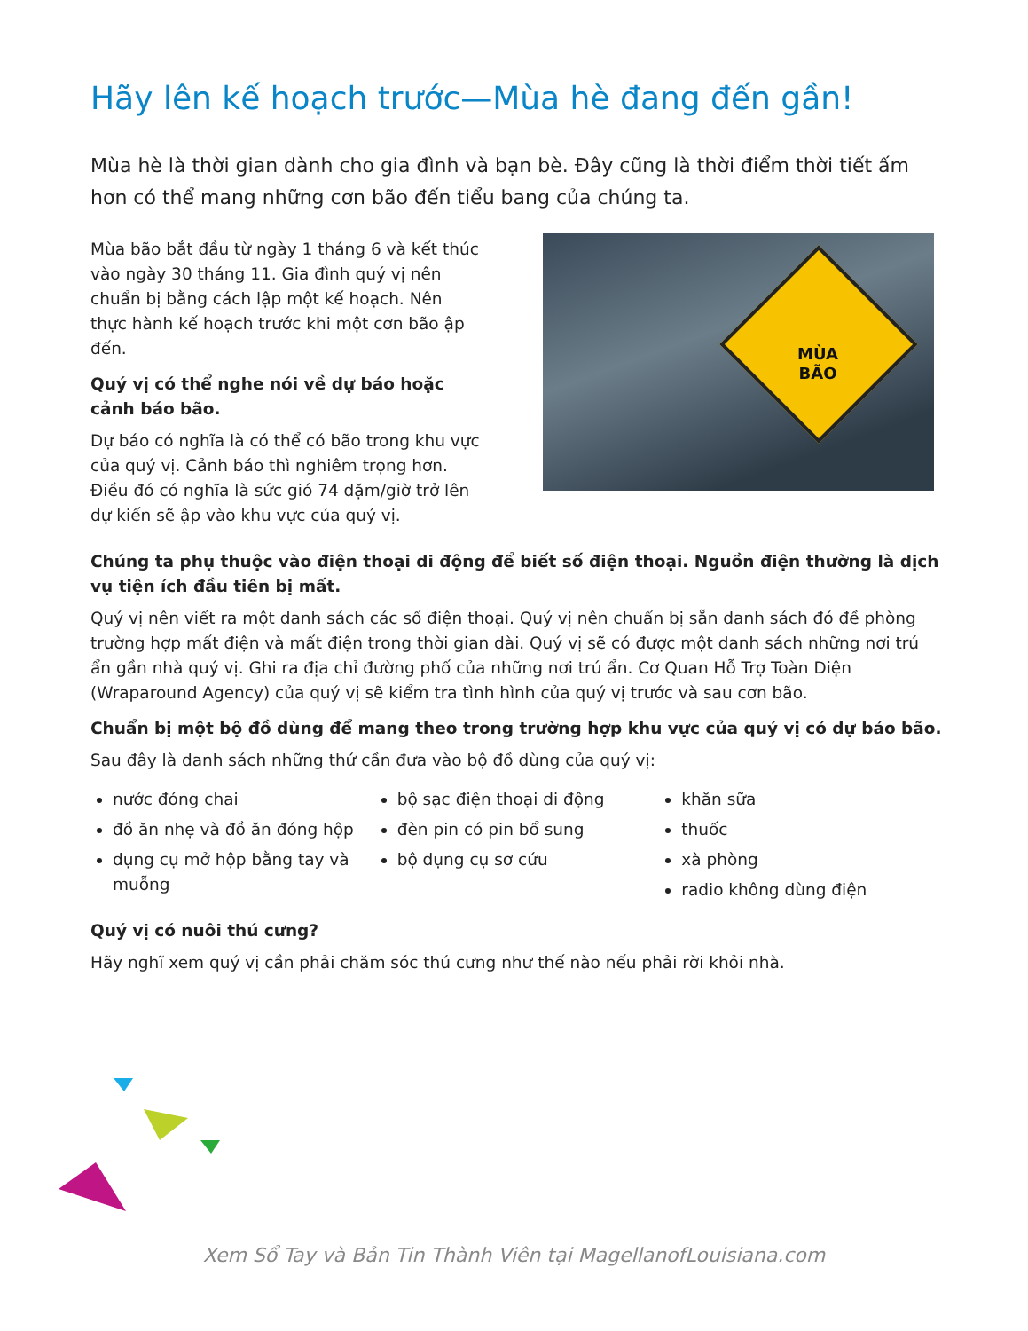Hãy lên kế hoạch trước—Mùa hè đang đến gần!
Mùa hè là thời gian dành cho gia đình và bạn bè. Đây cũng là thời điểm thời tiết ấm hơn có thể mang những cơn bão đến tiểu bang của chúng ta.
Mùa bão bắt đầu từ ngày 1 tháng 6 và kết thúc vào ngày 30 tháng 11. Gia đình quý vị nên chuẩn bị bằng cách lập một kế hoạch. Nên thực hành kế hoạch trước khi một cơn bão ập đến.
Quý vị có thể nghe nói về dự báo hoặc cảnh báo bão.
Dự báo có nghĩa là có thể có bão trong khu vực của quý vị. Cảnh báo thì nghiêm trọng hơn. Điều đó có nghĩa là sức gió 74 dặm/giờ trở lên dự kiến sẽ ập vào khu vực của quý vị.
MÙA BÃO
Chúng ta phụ thuộc vào điện thoại di động để biết số điện thoại. Nguồn điện thường là dịch vụ tiện ích đầu tiên bị mất.
Quý vị nên viết ra một danh sách các số điện thoại. Quý vị nên chuẩn bị sẵn danh sách đó đề phòng trường hợp mất điện và mất điện trong thời gian dài. Quý vị sẽ có được một danh sách những nơi trú ẩn gần nhà quý vị. Ghi ra địa chỉ đường phố của những nơi trú ẩn. Cơ Quan Hỗ Trợ Toàn Diện (Wraparound Agency) của quý vị sẽ kiểm tra tình hình của quý vị trước và sau cơn bão.
Chuẩn bị một bộ đồ dùng để mang theo trong trường hợp khu vực của quý vị có dự báo bão.
Sau đây là danh sách những thứ cần đưa vào bộ đồ dùng của quý vị:
nước đóng chai
đồ ăn nhẹ và đồ ăn đóng hộp
dụng cụ mở hộp bằng tay và muỗng
bộ sạc điện thoại di động
đèn pin có pin bổ sung
bộ dụng cụ sơ cứu
khăn sữa
thuốc
xà phòng
radio không dùng điện
Quý vị có nuôi thú cưng?
Hãy nghĩ xem quý vị cần phải chăm sóc thú cưng như thế nào nếu phải rời khỏi nhà.
Xem Sổ Tay và Bản Tin Thành Viên tại MagellanofLouisiana.com